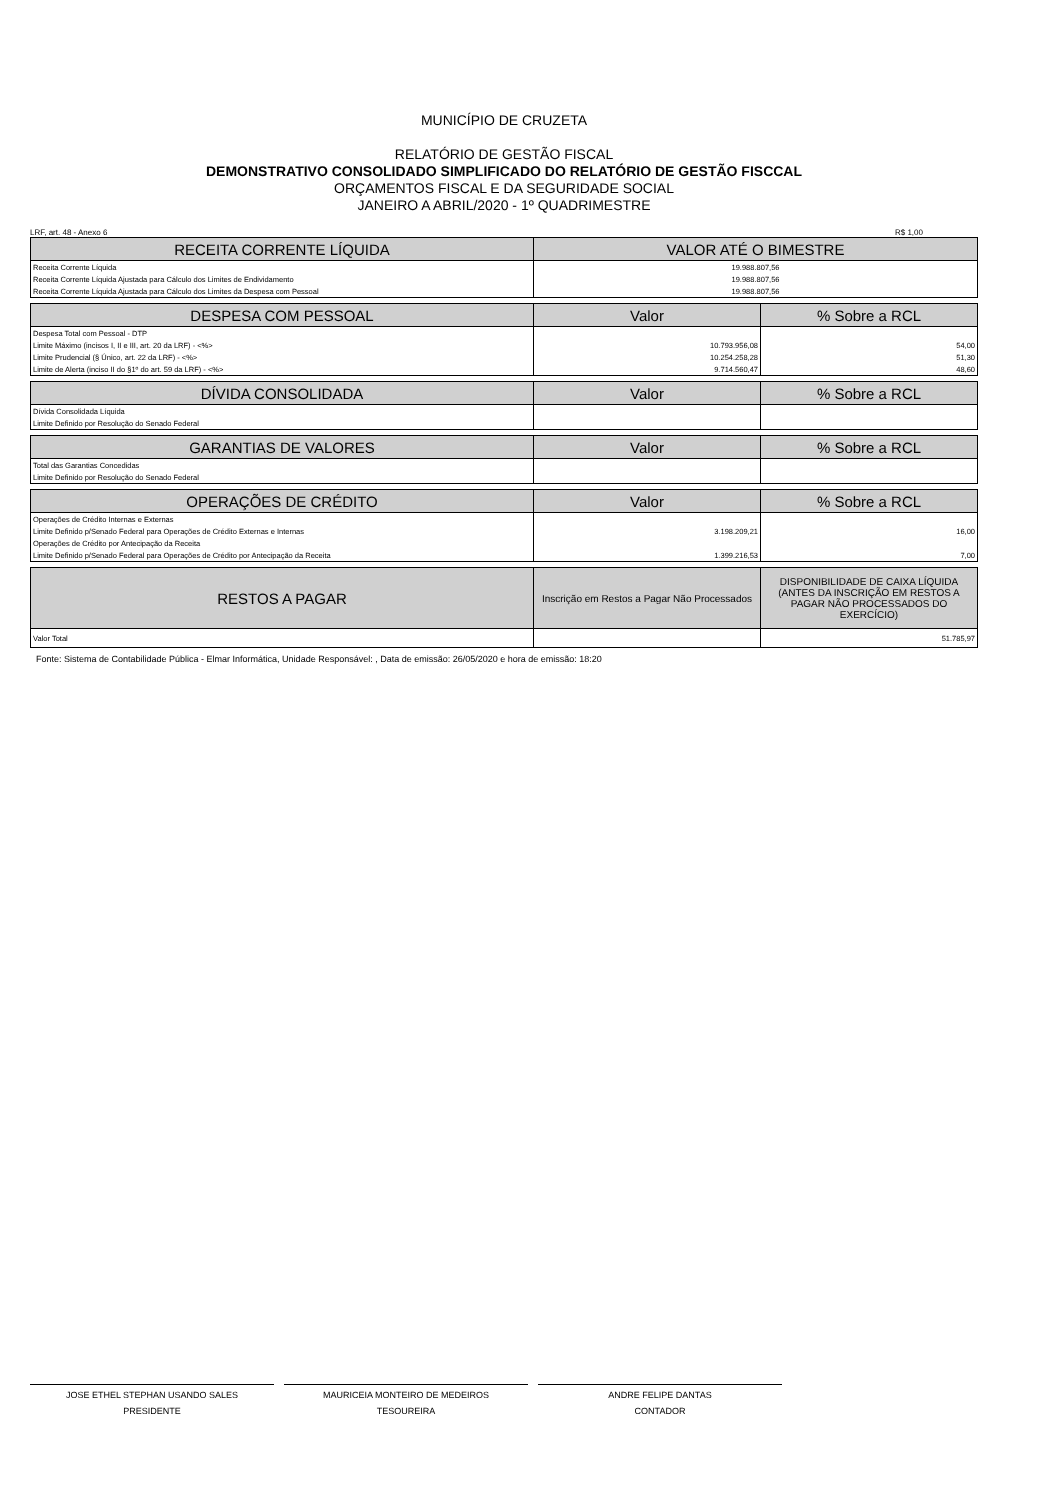MUNICÍPIO DE CRUZETA
RELATÓRIO DE GESTÃO FISCAL
DEMONSTRATIVO CONSOLIDADO SIMPLIFICADO DO RELATÓRIO DE GESTÃO FISCCAL
ORÇAMENTOS FISCAL E DA SEGURIDADE SOCIAL
JANEIRO A ABRIL/2020 - 1º QUADRIMESTRE
LRF, art. 48 - Anexo 6 R$ 1,00
| RECEITA CORRENTE LÍQUIDA | VALOR ATÉ O BIMESTRE |
| --- | --- |
| Receita Corrente Líquida | 19.988.807,56 |
| Receita Corrente Líquida Ajustada para Cálculo dos Limites de Endividamento | 19.988.807,56 |
| Receita Corrente Líquida Ajustada para Cálculo dos Limites da Despesa com Pessoal | 19.988.807,56 |
| DESPESA COM PESSOAL | Valor | % Sobre a RCL |
| --- | --- | --- |
| Despesa Total com Pessoal - DTP | | |
| Limite Máximo (incisos I, II e III, art. 20 da LRF) - <%> | 10.793.956,08 | 54,00 |
| Limite Prudencial (§ Único, art. 22 da LRF) - <%> | 10.254.258,28 | 51,30 |
| Limite de Alerta (inciso II do §1º do art. 59 da LRF) - <%> | 9.714.560,47 | 48,60 |
| DÍVIDA CONSOLIDADA | Valor | % Sobre a RCL |
| --- | --- | --- |
| Dívida Consolidada Líquida | | |
| Limite Definido por Resolução do Senado Federal | | |
| GARANTIAS DE VALORES | Valor | % Sobre a RCL |
| --- | --- | --- |
| Total das Garantias Concedidas | | |
| Limite Definido por Resolução do Senado Federal | | |
| OPERAÇÕES DE CRÉDITO | Valor | % Sobre a RCL |
| --- | --- | --- |
| Operações de Crédito Internas e Externas | | |
| Limite Definido p/Senado Federal para Operações de Crédito Externas e Internas | 3.198.209,21 | 16,00 |
| Operações de Crédito por Antecipação da Receita | | |
| Limite Definido p/Senado Federal para Operações de Crédito por Antecipação da Receita | 1.399.216,53 | 7,00 |
| RESTOS A PAGAR | Inscrição em Restos a Pagar Não Processados | DISPONIBILIDADE DE CAIXA LÍQUIDA (ANTES DA INSCRIÇÃO EM RESTOS A PAGAR NÃO PROCESSADOS DO EXERCÍCIO) |
| --- | --- | --- |
| Valor Total | | 51.785,97 |
Fonte: Sistema de Contabilidade Pública - Elmar Informática, Unidade Responsável: , Data de emissão: 26/05/2020 e hora de emissão: 18:20
JOSE ETHEL STEPHAN USANDO SALES
PRESIDENTE
MAURICEIA MONTEIRO DE MEDEIROS
TESOUREIRA
ANDRE FELIPE DANTAS
CONTADOR